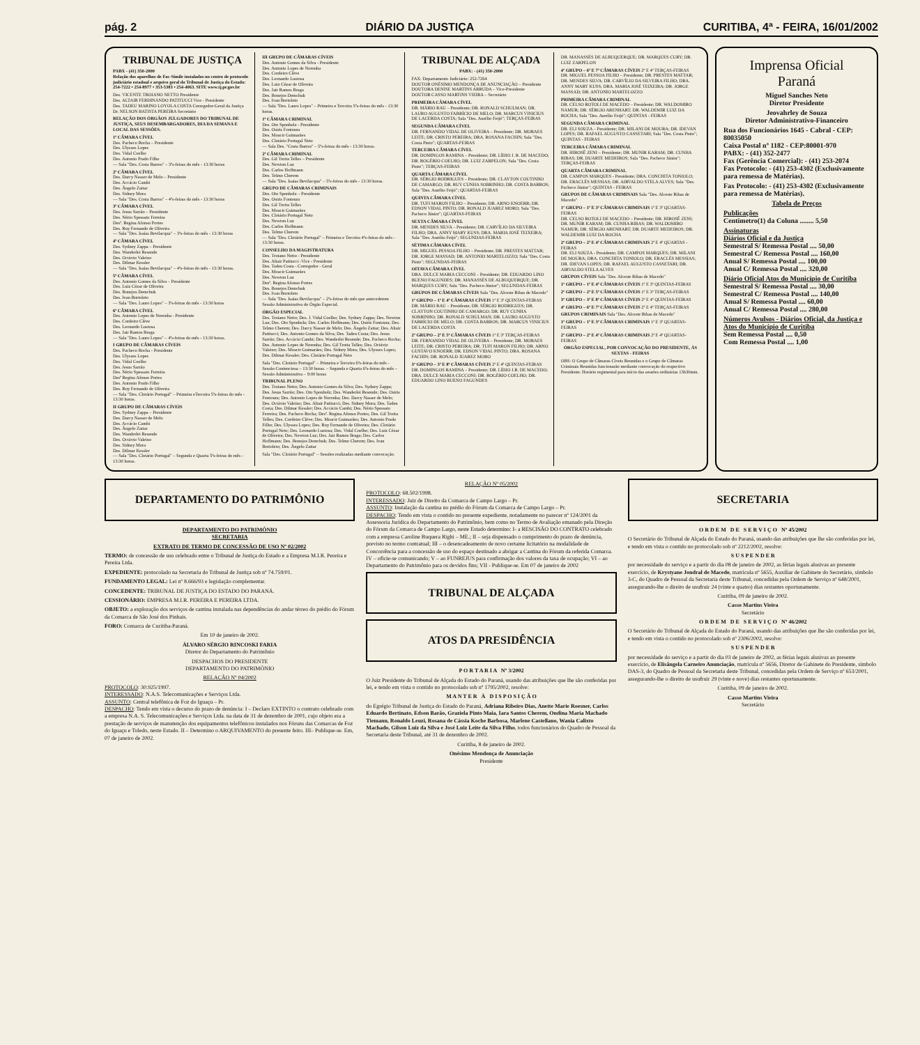pág. 2 DIÁRIO DA JUSTIÇA CURITIBA, 4ª - FEIRA, 16/01/2002
TRIBUNAL DE JUSTIÇA
PABX - (41) 350-2000
Relação dos aparelhos de Fac-Símile instalados no centro de protocolo judiciário estadual e arquivo geral do Tribunal de Justiça do Estado: 254-7222 • 254-8977 • 353-5383 • 254-4063. SITE www.tj.pr.gov.br
Des. VICENTE TROIANO NETTO Presidente
Des. ALTAIR FERDINANDO PATITUCCI Vice - Presidente
Des. TADEU MARINO LOYOLA COSTA Corregedor-Geral da Justiça
Dr. NELSON BATISTA PEREIRA Secretário
RELAÇÃO DOS ÓRGÃOS JULGADORES DO TRIBUNAL DE JUSTIÇA, SEUS DESEMBARGADORES, DIA DA SEMANA E LOCAL DAS SESSÕES.
1ª CÂMARA CÍVEL
Des. Pacheco Rocha – Presidente
Des. Ulysses Lopes
Des. Vidal Coelho
Des. Antonio Prado Filho
— Sala "Des. Costa Barros" – 3ªs-feiras do mês - 13:30 horas
2ª CÂMARA CÍVEL
Des. Darcy Nasser de Melo – Presidente
Des. Accácio Cambi
Des. Ângelo Zattar
Des. Sidney Mora
— Sala "Des. Costa Barros" – 4ªs-feiras do mês - 13:30 horas
3ª CÂMARA CÍVEL
Des. Jesus Sarrão – Presidente
Des. Nério Spessato Ferreira
Desª. Regina Afonso Portes
Des. Ruy Fernando de Oliveira
— Sala "Des. Isaías Bevilacqua" – 3ªs-feiras do mês - 13:30 horas
4ª CÂMARA CÍVEL
Des. Sydney Zappa – Presidente
Des. Wanderlei Resende
Des. Octávio Valeixo
Des. Dilmar Kessler
— Sala "Des. Isaías Bevilacqua" – 4ªs-feiras do mês - 13:30 horas.
5ª CÂMARA CÍVEL
Des. Antonio Gomes da Silva – Presidente
Des. Luiz Cézar de Oliveira
Des. Bonejos Demchuk
Des. Ivan Bortoleto
— Sala "Des. Lauro Lopes" – 3ªs-feiras do mês - 13:30 horas
6ª CÂMARA CÍVEL
Des. Antonio Lopes de Noronha - Presidente
Des. Cordeiro Clève
Des. Leonardo Lustosa
Des. Jair Ramos Braga
— Sala "Des. Lauro Lopes" – 4ªs-feiras do mês - 13:30 horas.
I GRUPO DE CÂMARAS CÍVEIS
Des. Pacheco Rocha - Presidente
Des. Ulysses Lopes
Des. Vidal Coelho
Des. Jesus Sarrão
Des. Nério Spessato Ferreira
Desª Regina Afonso Portes
Des. Antonio Prado Filho
Des. Ruy Fernando de Oliveira
— Sala "Des. Clotário Portugal" – Primeira eTerceira 5ªs-feiras do mês - 13:30 horas.
II GRUPO DE CÂMARAS CÍVEIS
Des. Sydney Zappa – Presidente
Des. Darcy Nasser de Melo
Des. Accácio Cambi
Des. Ângelo Zattar
Des. Wanderlei Resende
Des. Octávio Valeixo
Des. Sidney Mora
Des. Dilmar Kessler
— Sala "Des. Clotário Portugal" – Segunda e Quarta 5ªs-feiras do mês - 13:30 horas.
III GRUPO DE CÂMARAS CÍVEIS
Des. Antonio Gomes da Silva - Presidente
Des. Antonio Lopes de Noronha
Des. Cordeiro Clève
Des. Leonardo Lustosa
Des. Luiz Cézar de Oliveira
Des. Jair Ramos Braga
Des. Bonejos Demchuk
Des. Ivan Bortoleto
— Sala "Des. Lauro Lopes" – Primeira e Terceira 5ªs-feiras do mês - 13:30 horas.
1ª CÂMARA CRIMINAL
Des. Oto Sponholz - Presidente
Des. Osiris Fontoura
Des. Moacir Guimarães
Des. Clotário Portugal Neto
— Sala Des. "Costa Barros" – 5ªs-feiras do mês - 13:30 horas.
2ª CÂMARA CRIMINAL
Des. Gil Trotta Telles – Presidente
Des. Newton Luz
Des. Carlos Hoffmann
Des. Telmo Cherem
— Sala "Des. Isaías Bevilacqua" – 5ªs-feiras do mês - 13:30 horas.
GRUPO DE CÂMARAS CRIMINAIS
Des. Oto Sponholz – Presidente
Des. Osiris Fontoura
Des. Gil Trotta Telles
Des. Moacir Guimarães
Des. Clotário Portugal Neto
Des. Newton Luz
Des. Carlos Hoffmann
Des. Telmo Cherem
— Sala "Des. Clotário Portugal" – Primeira e Terceira 4ªs-feiras do mês - 13:30 horas.
CONSELHO DA MAGISTRATURA
Des. Troiano Netto - Presidente
Des. Altair Patitucci -Vice - Presidente
Des. Tadeu Costa - Corregedor - Geral
Des. Moacir Guimarães
Des. Newton Luz
Desª. Regina Afonso Portes
Des. Bonejos Demchuk
Des. Ivan Bortoleto
— Sala "Des. Isaías Bevilacqua" – 2ªs-feiras do mês que antecederem Sessão Administrativa do Órgão Especial.
ÓRGÃO ESPECIAL
Des. Troiano Netto; Des. J. Vidal Coelho; Des. Sydney Zappa; Des. Newton Luz; Des. Oto Sponholz; Des. Carlos Hoffmann; Des. Osiris Fontoura; Des. Telmo Cherem; Des. Darcy Nasser de Melo; Des. Ângelo Zattar; Des. Altair Patitucci; Des. Antonio Gomes da Silva; Des. Tadeu Costa; Des. Jesus Sarrão; Des. Accácio Cambi; Des. Wanderlei Resende; Des. Pacheco Rocha; Des. Antonio Lopes de Noronha; Des. Gil Trotta Telles; Des. Octávio Valeixo; Des. Moacir Guimarães; Des. Sidney Mora; Des. Ulysses Lopes; Des. Dilmar Kessler; Des. Clotário Portugal Neto
Sala "Des. Clotário Portugal" – Primeira e Terceira 6ªs-feiras do mês - Sessão Contenciosa – 13:30 horas. – Segunda e Quarta 6ªs-feiras do mês – Sessão Administrativa – 9:00 horas
TRIBUNAL PLENO
Des. Troiano Netto; Des. Antonio Gomes da Silva; Des. Sydney Zappa; Des. Jesus Sarrão; Des. Oto Sponholz; Des. Wanderlei Resende; Des. Osiris Fontoura; Des. Antonio Lopes de Noronha; Des. Darcy Nasser de Melo; Des. Octávio Valeixo; Des. Altair Patitucci; Des. Sidney Mora; Des. Tadeu Costa; Des. Dilmar Kessler; Des. Accácio Cambi; Des. Nério Spessato Ferreira; Des. Pacheco Rocha; Desª. Regina Afonso Portes; Des. Gil Trotta Telles; Des. Cordeiro Clève; Des. Moacir Guimarães; Des. Antonio Prado Filho; Des. Ulysses Lopes; Des. Ruy Fernando de Oliveira; Des. Clotário Portugal Neto; Des. Leonardo Lustosa; Des. Vidal Coelho; Des. Luiz Cézar de Oliveira; Des. Newton Luz; Des. Jair Ramos Braga; Des. Carlos Hoffmann; Des. Bonejos Demchuk; Des. Telmo Cherem; Des. Ivan Bortoleto; Des. Ângelo Zattar
Sala "Des. Clotário Portugal" – Sessões realizadas mediante convocação.
TRIBUNAL DE ALÇADA
PABX: - (41) 350-2000
FAX: Departamento Judiciário: 252-7264
DOUTOR ONÉSIMO MENDONÇA DE ANUNCIAÇÃO – Presidente
DOUTORA DENISE MARTINS ARRUDA – Vice-Presidente
DOUTOR CASSO MARTINS VIEIRA – Secretário
PRIMEIRA CÂMARA CÍVEL
DR. MÁRIO RAU – Presidente; DR. RONALD SCHULMAN; DR. LAURO AUGUSTO FABRÍCIO DE MELO; DR. MARCUS VINICIUS DE LACERDA COSTA; Sala "Des. Aurélio Feijó"; TERÇAS-FEIRAS
SEGUNDA CÂMARA CÍVEL
DR. FERNANDO VIDAL DE OLIVEIRA – Presidente; DR. MORAES LEITE; DR. CRISTO PEREIRA; DRA. ROSANA FACHIN; Sala "Des. Costa Pinto"; QUARTAS-FEIRAS
TERCEIRA CÂMARA CÍVEL
DR. DOMINGOS RAMINA – Presidente; DR. LÍDIO J. R. DE MACEDO; DR. ROGÉRIO COELHO; DR. LUIZ ZARPELON; Sala "Des. Costa Pinto"; TERÇAS-FEIRAS
QUARTA CÂMARA CÍVEL
DR. SÉRGIO RODRIGUES – Presidente; DR. CLAYTON COUTINHO DE CAMARGO; DR. RUY CUNHA SOBRINHO; DR. COSTA BARROS; Sala "Des. Aurélio Feijó"; QUARTAS-FEIRAS
QUINTA CÂMARA CÍVEL
DR. TUFI MARON FILHO – Presidente; DR. ARNO KNOERR; DR. EDSON VIDAL PINTO; DR. RONALD JUAREZ MORO; Sala "Des. Pacheco Júnior"; QUARTAS-FEIRAS
SEXTA CÂMARA CÍVEL
DR. MENDES SILVA – Presidente; DR. CARVÍLIO DA SILVEIRA FILHO; DRA. ANNY MARY KUSS; DRA. MARIA JOSÉ TEIXEIRA; Sala "Des. Aurélio Feijó"; SEGUNDAS-FEIRAS
SÉTIMA CÂMARA CÍVEL
DR. MIGUEL PESSOA FILHO – Presidente; DR. PRESTES MATTAR; DR. JORGE MASSAD; DR. ANTONIO MARTELOZZO; Sala "Des. Costa Pinto"; SEGUNDAS-FEIRAS
OITAVA CÂMARA CÍVEL
DRA. DULCE MARIA CECCONI – Presidente; DR. EDUARDO LINO BUENO FAGUNDES; DR. MANASSÉS DE ALBUQUERQUE; DR. MARQUES CURY; Sala "Des. Pacheco Júnior"; SEGUNDAS-FEIRAS
GRUPOS DE CÂMARAS CÍVEIS Sala "Des. Alceste Ribas de Macedo"
1º GRUPO – 1ª E 4ª CÂMARAS CÍVEIS 1ª E 3ª QUINTAS-FEIRAS
DR. MÁRIO RAU – Presidente; DR. SÉRGIO RODRIGUES; DR. CLAYTON COUTINHO DE CAMARGO; DR. RUY CUNHA SOBRINHO; DR. RONALD SCHULMAN; DR. LAURO AUGUSTO FABRÍCIO DE MELO; DR. COSTA BARROS; DR. MARCUS VINICIUS DE LACERDA COSTA
2º GRUPO – 2ª E 5ª CÂMARAS CÍVEIS 1ª E 3ª TERÇAS-FEIRAS
DR. FERNANDO VIDAL DE OLIVEIRA – Presidente; DR. MORAES LEITE; DR. CRISTO PEREIRA; DR. TUFI MARON FILHO; DR. ARNO GUSTAVO KNOERR; DR. EDSON VIDAL PINTO; DRA. ROSANA FACHIN; DR. RONALD JUAREZ MORO
3º GRUPO – 3ª E 8ª CÂMARAS CÍVEIS 2ª E 4ª QUINTAS-FEIRAS
DR. DOMINGOS RAMINA – Presidente; DR. LÍDIO J.R. DE MACEDO; DRA. DULCE MARIA CECCONI; DR. ROGÉRIO COELHO; DR. EDUARDO LINO BUENO FAGUNDES
DR. MANASSÉS DE ALBUQUERQUE; DR. MARQUES CURY; DR. LUIZ ZARPELON
4º GRUPO – 6ª E 7ª CÂMARAS CÍVEIS 2ª E 4ª TERÇAS-FEIRAS
DR. MIGUEL PESSOA FILHO – Presidente; DR. PRESTES MATTAR; DR. MENDES SILVA; DR. CARVÍLIO DA SILVEIRA FILHO; DRA. ANNY MARY KUSS; DRA. MARIA JOSÉ TEIXEIRA; DR. JORGE MASSAD; DR. ANTONIO MARTELOZZO
PRIMEIRA CÂMARA CRIMINAL
DR. CELSO ROTOLI DE MACEDO – Presidente; DR. WALDOMIRO NAMUR; DR. SÉRGIO ARENHART; DR. WALDEMIR LUIZ DA ROCHA; Sala "Des. Aurélio Feijó"; QUINTAS - FEIRAS
SEGUNDA CÂMARA CRIMINAL
DR. ELI SOUZA – Presidente; DR. MILANI DE MOURA; DR. IDEVAN LOPES; DR. RAFAEL AUGUSTO CASSETARI; Sala "Des. Costa Pinto"; QUINTAS - FEIRAS
TERCEIRA CÂMARA CRIMINAL
DR. HIROSÊ ZENI – Presidente; DR. MUNIR KARAM; DR. CUNHA RIBAS; DR. DUARTE MEDEIROS; Sala "Des. Pacheco Júnior"; TERÇAS-FEIRAS
QUARTA CÂMARA CRIMINAL
DR. CAMPOS MARQUES - Presidente; DRA. CONCHITA TONIOLO; DR. ERACLÉS MESSIAS; DR. AIRVALDO STELA ALVES; Sala "Des. Pacheco Júnior"; QUINTAS - FEIRAS
GRUPOS DE CÂMARAS CRIMINAIS Sala "Des. Alceste Ribas de Macedo"
1º GRUPO – 1ª E 3ª CÂMARAS CRIMINAIS 1ª E 3ª QUARTAS-FEIRAS
DR. CELSO ROTOLI DE MACEDO – Presidente; DR. HIROSÊ ZENI; DR. MUNIR KARAM; DR. CUNHA RIBAS; DR. WALDOMIRO NAMUR; DR. SÉRGIO ARENHART; DR. DUARTE MEDEIROS; DR. WALDEMIR LUIZ DA ROCHA
2º GRUPO – 2ª E 4ª CÂMARAS CRIMINAIS 2ª E 4ª QUARTAS - FEIRAS
DR. ELI SOUZA - Presidente; DR. CAMPOS MARQUES; DR. MILANI DE MOURA; DRA. CONCHITA TONIOLO; DR. ERACLÉS MESSIAS; DR. IDEVAN LOPES; DR. RAFAEL AUGUSTO CASSETARI; DR. AIRVALDO STELA ALVES
GRUPOS CÍVEIS Sala "Des. Alceste Ribas de Macedo"
1º GRUPO – 1ª E 4ª CÂMARAS CÍVEIS 1ª E 3ª QUINTAS-FEIRAS
2º GRUPO – 2ª E 5ª CÂMARAS CÍVEIS 1ª E 3ª TERÇAS-FEIRAS
3º GRUPO – 3ª E 8ª CÂMARAS CÍVEIS 2ª E 4ª QUINTAS-FEIRAS
4º GRUPO – 6ª E 7ª CÂMARAS CÍVEIS 2ª E 4ª TERÇAS-FEIRAS
GRUPOS CRIMINAIS Sala "Des. Alceste Ribas de Macedo"
1º GRUPO – 1ª E 3ª CÂMARAS CRIMINAIS 1ª E 3ª QUARTAS-FEIRAS
2º GRUPO – 2ª E 4ª CÂMARAS CRIMINAIS 2ª E 4ª QUARTAS-FEIRAS
ÓRGÃO ESPECIAL, POR CONVOCAÇÃO DO PRESIDENTE, ÀS SEXTAS - FEIRAS
OBS: O Grupo de Câmaras Cíveis Reunidas e o Grupo de Câmaras Criminais Reunidas funcionarão mediante convocação do respectivo Presidente. Horário regimental para início das sessões ordinárias 13h30min.
Imprensa Oficial
Paraná
Miguel Sanches Neto
Diretor Presidente
Jeovahrley de Souza
Diretor Administrativo-Financeiro
Rua dos Funcionários 1645 - Cabral - CEP: 80035050
Caixa Postal nº 1182 - CEP:80001-970
PABX: - (41) 352-2477
Fax (Gerência Comercial): - (41) 253-2074
Fax Protocolo: - (41) 253-4302 (Exclusivamente para remessa de Matérias).
Fax Protocolo: - (41) 253-4302 (Exclusivamente para remessa de Matérias).
Tabela de Preços
Publicações
Centimetro(1) da Coluna ........ 5,50
Assinaturas
Diários Oficial e da Justiça
Semestral S/ Remessa Postal .... 50,00
Semestral C/ Remessa Postal .... 160,00
Anual S/ Remessa Postal .... 100,00
Anual C/ Remessa Postal .... 320,00
Diário Oficial Atos do Município de Curitiba
Semestral S/ Remessa Postal .... 30,00
Semestral C/ Remessa Postal .... 140,00
Anual S/ Remessa Postal .... 60,00
Anual C/ Remessa Postal .... 280,00
Números Avulsos - Diários Oficial, da Justiça e Atos do Município de Curitiba
Sem Remessa Postal .... 0,50
Com Remessa Postal .... 1,00
DEPARTAMENTO DO PATRIMÔNIO
DEPARTAMENTO DO PATRIMÔNIO
SECRETARIA
EXTRATO DE TERMO DE CONCESSÃO DE USO Nº 02/2002
TERMO: de concessão de uso celebrado entre o Tribunal de Justiça do Estado e a Empresa M.I.R. Pereira e Pereira Ltda.
EXPEDIENTE: protocolado na Secretaria do Tribunal de Justiça sob nº 74.759/01.
FUNDAMENTO LEGAL: Lei nº 8.666/93 e legislação complementar.
CONCEDENTE: TRIBUNAL DE JUSTIÇA DO ESTADO DO PARANÁ.
CESSIONÁRIO: EMPRESA M.I.R. PEREIRA E PEREIRA LTDA.
OBJETO: a exploração dos serviços de cantina instalada nas dependências do andar térreo do prédio do Fórum da Comarca de São José dos Pinhais.
FORO: Comarca de Curitiba-Paraná.
Em 10 de janeiro de 2002.
ÁLVARO SÉRGIO RINCOSKI FARIA
Diretor do Departamento do Patrimônio
DESPACHOS DO PRESIDENTE
DEPARTAMENTO DO PATRIMÔNIO
RELAÇÃO Nº 04/2002
PROTOCOLO: 30.925/1997.
INTERESSADO: N.A.S. Telecomunicações e Serviços Ltda.
ASSUNTO: Central telefônica de Foz do Iguaçu – Pr.
DESPACHO: Tendo em vista o decurso do prazo de denúncia: I – Declaro EXTINTO o contrato celebrado com a empresa N.A. S. Telecomunicações e Serviços Ltda. na data de 31 de dezembro de 2001, cujo objeto era a prestação de serviços de manutenção dos equipamentos telefônicos instalados nos Fóruns das Comarcas de Foz do Iguaçu e Toledo, neste Estado. II – Determino o ARQUIVAMENTO do presente feito. III– Publique-se. Em, 07 de janeiro de 2002.
RELAÇÃO Nº 05/2002
PROTOCOLO: 68.502/1998.
INTERESSADO: Juiz de Direito da Comarca de Campo Largo – Pr.
ASSUNTO: Instalação da cantina no prédio do Fórum da Comarca de Campo Largo – Pr.
DESPACHO: Tendo em vista o contido no presente expediente, notadamente no parecer nº 124/2001 da Assessoria Jurídica do Departamento do Patrimônio, bem como no Termo de Avaliação emanado pela Direção do Fórum da Comarca de Campo Largo, neste Estado determino: I- a RESCISÃO DO CONTRATO celebrado com a empresa Caroline Buquera Righi – ME.; II – seja dispensado o cumprimento do prazo de denúncia, previsto no termo contratual; III – o desencadeamento de novo certame licitatório na modalidade de Concorrência para a concessão de uso do espaço destinado a abrigar a Cantina do Fórum da referida Comarca. IV – oficie-se comunicando; V – ao FUNREJUS para confirmação dos valores da taxa de ocupação; VI – ao Departamento do Patrimônio para os devidos fins; VII - Publique-se. Em 07 de janeiro de 2002
TRIBUNAL DE ALÇADA
ATOS DA PRESIDÊNCIA
P O R T A R I A Nº 3/2002
O Juiz Presidente do Tribunal de Alçada do Estado do Paraná, usando das atribuições que lhe são conferidas por lei, e tendo em vista o contido no protocolado sob nº 1795/2002, resolve:
M A N T E R À D I S P O S I Ç Ã O
do Egrégio Tribunal de Justiça do Estado do Paraná, Adriana Ribeiro Dias, Anette Marie Roesner, Carlos Eduardo Bertinato, Edson Barão, Graziela Pinto Maia, Iara Santos Cherem, Ondina Maria Machado Tiemann, Ronaldo Leuzi, Rosana de Cássia Koche Barbosa, Marlene Castellano, Wania Calixto Machado, Gilson Luiz da Silva e José Luiz Leite da Silva Filho, todos funcionários do Quadro de Pessoal da Secretaria deste Tribunal, até 31 de dezembro de 2002.
Curitiba, 8 de janeiro de 2002.
Onésimo Mendonça de Anunciação
Presidente
SECRETARIA
O R D E M D E S E R V I Ç O Nº 45/2002
O Secretário do Tribunal de Alçada do Estado do Paraná, usando das atribuições que lhe são conferidas por lei, e tendo em vista o contido no protocolado sob nº 2212/2002, resolve:
S U S P E N D E R
por necessidade do serviço e a partir do dia 08 de janeiro de 2002, as férias legais alusivas ao presente exercício, de Krystyane Jondral de Macedo, matrícula nº 5655, Auxiliar de Gabinete do Secretário, símbolo 3-C, do Quadro de Pessoal da Secretaria deste Tribunal, concedidas pela Ordem de Serviço nº 648/2001, assegurando-lhe o direito de usufruir 24 (vinte e quatro) dias restantes oportunamente.
Curitiba, 09 de janeiro de 2002.
Casso Martins Vieira
Secretário
O R D E M D E S E R V I Ç O Nº 46/2002
O Secretário do Tribunal de Alçada do Estado do Paraná, usando das atribuições que lhe são conferidas por lei, e tendo em vista o contido no protocolado sob nº 2306/2002, resolve:
S U S P E N D E R
por necessidade do serviço e a partir do dia 03 de janeiro de 2002, as férias legais alusivas ao presente exercício, de Elisângela Carneiro Anunciação, matrícula nº 5656, Diretor de Gabinete do Presidente, símbolo DAS-3, do Quadro de Pessoal da Secretaria deste Tribunal, concedidas pela Ordem de Serviço nº 653/2001, assegurando-lhe o direito de usufruir 29 (vinte e nove) dias restantes oportunamente.
Curitiba, 09 de janeiro de 2002.
Casso Martins Vieira
Secretário